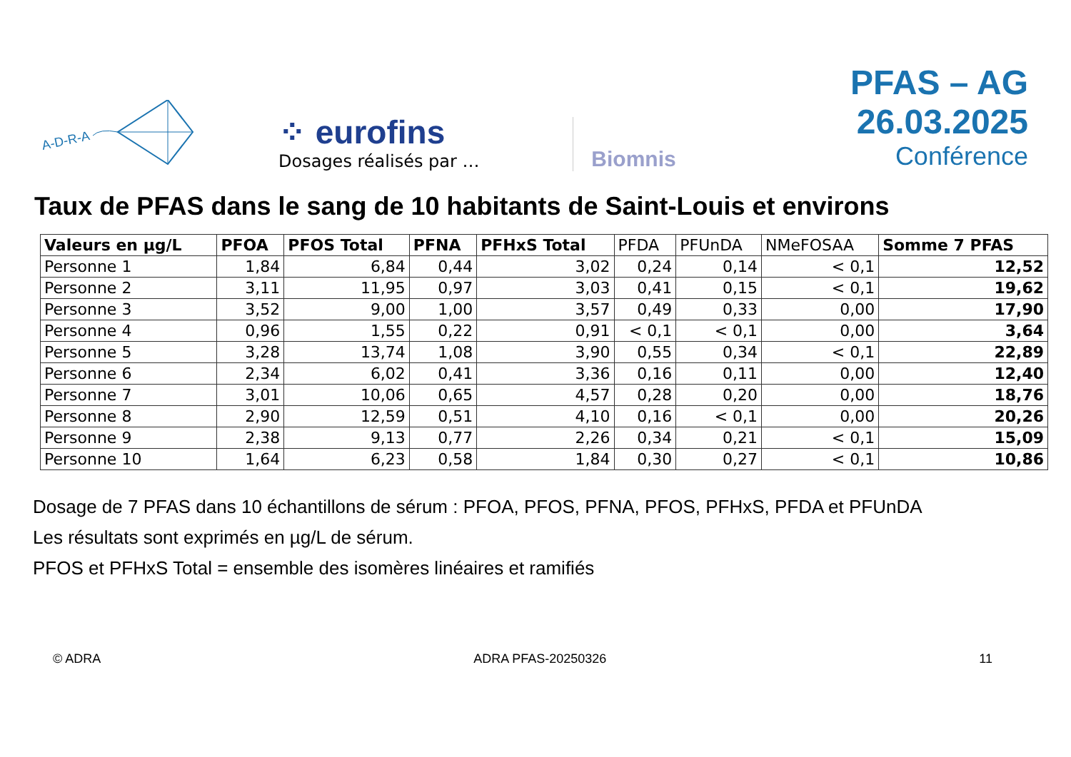A-D-R-A
⁘ eurofins
Dosages réalisés par …
Biomnis
PFAS – AG 26.03.2025
Conférence
Taux de PFAS dans le sang de 10 habitants de Saint-Louis et environs
| Valeurs en µg/L | PFOA | PFOS Total | PFNA | PFHxS Total | PFDA | PFUnDA | NMeFOSAA | Somme 7 PFAS |
| --- | --- | --- | --- | --- | --- | --- | --- | --- |
| Personne 1 | 1,84 | 6,84 | 0,44 | 3,02 | 0,24 | 0,14 | < 0,1 | 12,52 |
| Personne 2 | 3,11 | 11,95 | 0,97 | 3,03 | 0,41 | 0,15 | < 0,1 | 19,62 |
| Personne 3 | 3,52 | 9,00 | 1,00 | 3,57 | 0,49 | 0,33 | 0,00 | 17,90 |
| Personne 4 | 0,96 | 1,55 | 0,22 | 0,91 | < 0,1 | < 0,1 | 0,00 | 3,64 |
| Personne 5 | 3,28 | 13,74 | 1,08 | 3,90 | 0,55 | 0,34 | < 0,1 | 22,89 |
| Personne 6 | 2,34 | 6,02 | 0,41 | 3,36 | 0,16 | 0,11 | 0,00 | 12,40 |
| Personne 7 | 3,01 | 10,06 | 0,65 | 4,57 | 0,28 | 0,20 | 0,00 | 18,76 |
| Personne 8 | 2,90 | 12,59 | 0,51 | 4,10 | 0,16 | < 0,1 | 0,00 | 20,26 |
| Personne 9 | 2,38 | 9,13 | 0,77 | 2,26 | 0,34 | 0,21 | < 0,1 | 15,09 |
| Personne 10 | 1,64 | 6,23 | 0,58 | 1,84 | 0,30 | 0,27 | < 0,1 | 10,86 |
Dosage de 7 PFAS dans 10 échantillons de sérum : PFOA, PFOS, PFNA, PFOS, PFHxS, PFDA et PFUnDA
Les résultats sont exprimés en µg/L de sérum.
PFOS et PFHxS Total = ensemble des isomères linéaires et ramifiés
© ADRA ADRA PFAS-20250326 11